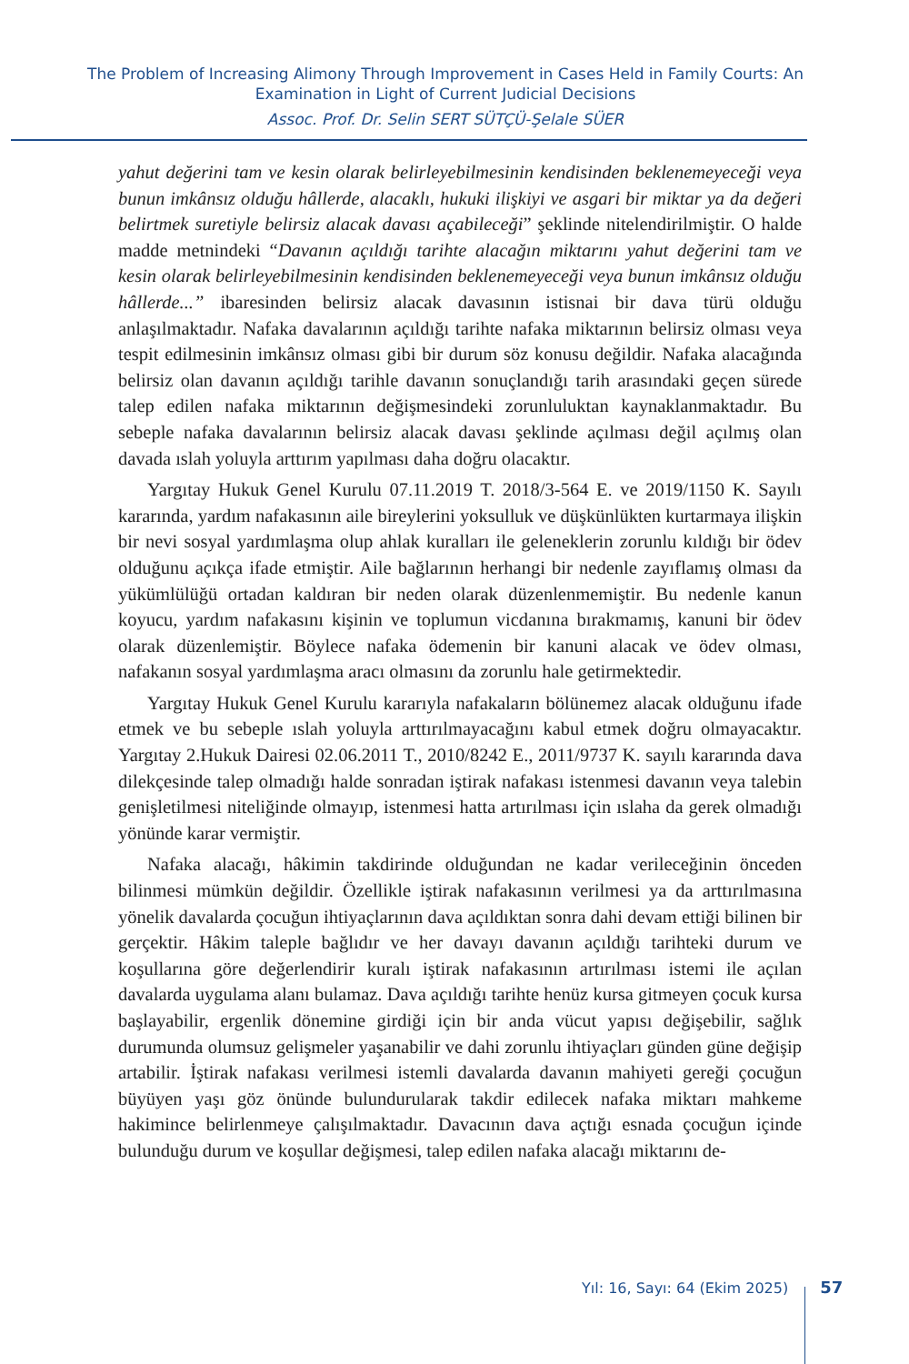The Problem of Increasing Alimony Through Improvement in Cases Held in Family Courts: An Examination in Light of Current Judicial Decisions
Assoc. Prof. Dr. Selin SERT SÜTÇÜ-Şelale SÜER
yahut değerini tam ve kesin olarak belirleyebilmesinin kendisinden beklenemeyeceği veya bunun imkânsız olduğu hâllerde, alacaklı, hukuki ilişkiyi ve asgari bir miktar ya da değeri belirtmek suretiyle belirsiz alacak davası açabileceği” şeklinde nitelendirilmiştir. O halde madde metnindeki “Davanın açıldığı tarihte alacağın miktarını yahut değerini tam ve kesin olarak belirleyebilmesinin kendisinden beklenemeyeceği veya bunun imkânsız olduğu hâllerde...” ibaresinden belirsiz alacak davasının istisnai bir dava türü olduğu anlaşılmaktadır. Nafaka davalarının açıldığı tarihte nafaka miktarının belirsiz olması veya tespit edilmesinin imkânsız olması gibi bir durum söz konusu değildir. Nafaka alacağında belirsiz olan davanın açıldığı tarihle davanın sonuçlandığı tarih arasındaki geçen sürede talep edilen nafaka miktarının değişmesindeki zorunluluktan kaynaklanmaktadır. Bu sebeple nafaka davalarının belirsiz alacak davası şeklinde açılması değil açılmış olan davada ıslah yoluyla arttırım yapılması daha doğru olacaktır.
Yargıtay Hukuk Genel Kurulu 07.11.2019 T. 2018/3-564 E. ve 2019/1150 K. Sayılı kararında, yardım nafakasının aile bireylerini yoksulluk ve düşkünlükten kurtarmaya ilişkin bir nevi sosyal yardımlaşma olup ahlak kuralları ile geleneklerin zorunlu kıldığı bir ödev olduğunu açıkça ifade etmiştir. Aile bağlarının herhangi bir nedenle zayıflamış olması da yükümlülüğü ortadan kaldıran bir neden olarak düzenlenmemiştir. Bu nedenle kanun koyucu, yardım nafakasını kişinin ve toplumun vicdanına bırakmamış, kanuni bir ödev olarak düzenlemiştir. Böylece nafaka ödemenin bir kanuni alacak ve ödev olması, nafakanın sosyal yardımlaşma aracı olmasını da zorunlu hale getirmektedir.
Yargıtay Hukuk Genel Kurulu kararıyla nafakaların bölünemez alacak olduğunu ifade etmek ve bu sebeple ıslah yoluyla arttırılmayacağını kabul etmek doğru olmayacaktır. Yargıtay 2.Hukuk Dairesi 02.06.2011 T., 2010/8242 E., 2011/9737 K. sayılı kararında dava dilekçesinde talep olmadığı halde sonradan iştirak nafakası istenmesi davanın veya talebin genişletilmesi niteliğinde olmayıp, istenmesi hatta artırılması için ıslaha da gerek olmadığı yönünde karar vermiştir.
Nafaka alacağı, hâkimin takdirinde olduğundan ne kadar verileceğinin önceden bilinmesi mümkün değildir. Özellikle iştirak nafakasının verilmesi ya da arttırılmasına yönelik davalarda çocuğun ihtiyaçlarının dava açıldıktan sonra dahi devam ettiği bilinen bir gerçektir. Hâkim taleple bağlıdır ve her davayı davanın açıldığı tarihteki durum ve koşullarına göre değerlendirir kuralı iştirak nafakasının artırılması istemi ile açılan davalarda uygulama alanı bulamaz. Dava açıldığı tarihte henüz kursa gitmeyen çocuk kursa başlayabilir, ergenlik dönemine girdiği için bir anda vücut yapısı değişebilir, sağlık durumunda olumsuz gelişmeler yaşanabilir ve dahi zorunlu ihtiyaçları günden güne değişip artabilir. İştirak nafakası verilmesi istemli davalarda davanın mahiyeti gereği çocuğun büyüyen yaşı göz önünde bulundurularak takdir edilecek nafaka miktarı mahkeme hakimince belirlenmeye çalışılmaktadır. Davacının dava açtığı esnada çocuğun içinde bulunduğu durum ve koşullar değişmesi, talep edilen nafaka alacağı miktarını de-
Yıl: 16, Sayı: 64 (Ekim 2025) 57